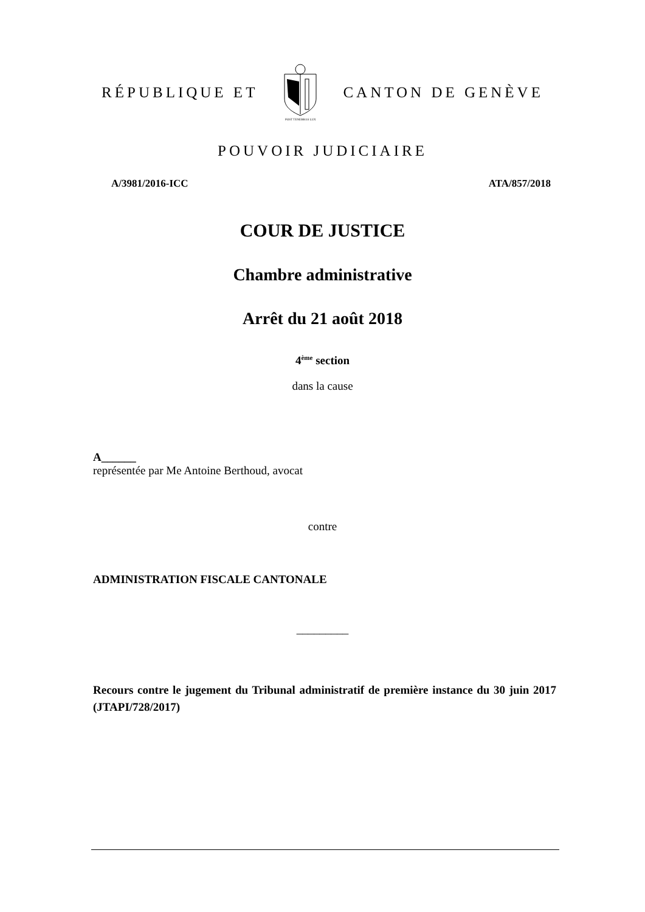RÉPUBLIQUE ET
POST TENEBRAS LUX
CANTON DE GENÈVE
POUVOIR JUDICIAIRE
A/3981/2016-ICC ATA/857/2018
COUR DE JUSTICE
Chambre administrative
Arrêt du 21 août 2018
4<sup>ème</sup> section
dans la cause
A______
représentée par Me Antoine Berthoud, avocat
contre
ADMINISTRATION FISCALE CANTONALE
_________
Recours contre le jugement du Tribunal administratif de première instance du 30 juin 2017 (JTAPI/728/2017)